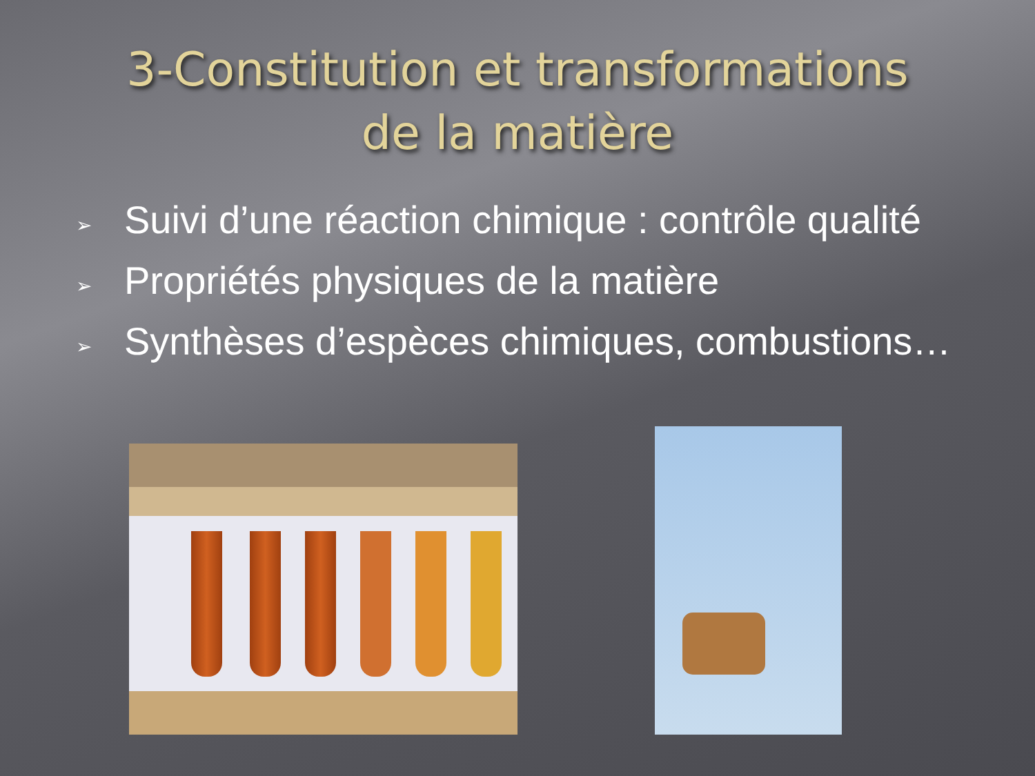3-Constitution et transformations
de la matière
➢ Suivi d’une réaction chimique : contrôle qualité
➢ Propriétés physiques de la matière
➢ Synthèses d’espèces chimiques, combustions…